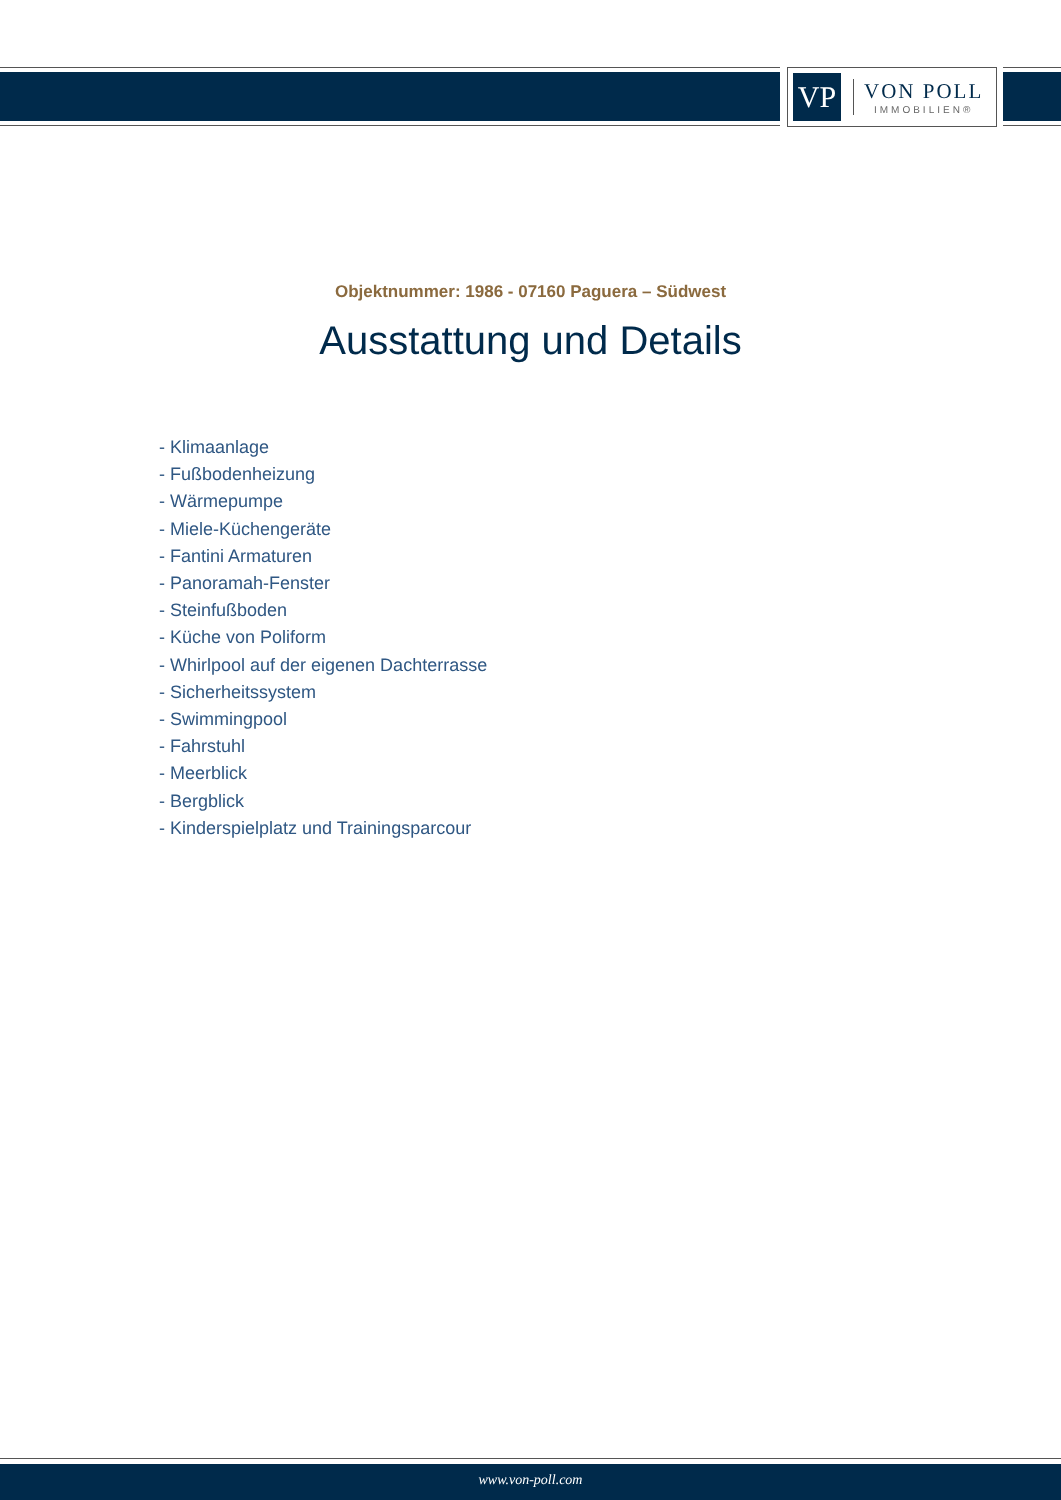VP
VON POLL
IMMOBILIEN®
Objektnummer: 1986 - 07160 Paguera – Südwest
Ausstattung und Details
- Klimaanlage
- Fußbodenheizung
- Wärmepumpe
- Miele-Küchengeräte
- Fantini Armaturen
- Panoramah-Fenster
- Steinfußboden
- Küche von Poliform
- Whirlpool auf der eigenen Dachterrasse
- Sicherheitssystem
- Swimmingpool
- Fahrstuhl
- Meerblick
- Bergblick
- Kinderspielplatz und Trainingsparcour
www.von-poll.com